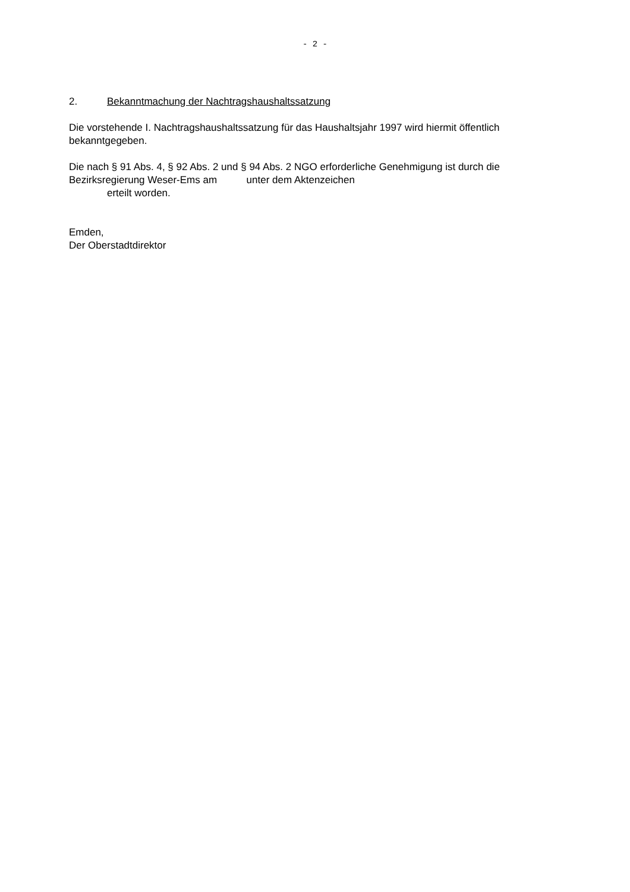- 2 -
2. Bekanntmachung der Nachtragshaushaltssatzung
Die vorstehende I. Nachtragshaushaltssatzung für das Haushaltsjahr 1997 wird hiermit öffentlich bekanntgegeben.
Die nach § 91 Abs. 4, § 92 Abs. 2 und § 94 Abs. 2 NGO erforderliche Genehmigung ist durch die
Bezirksregierung Weser-Ems am unter dem Aktenzeichen
erteilt worden.
Emden,
Der Oberstadtdirektor